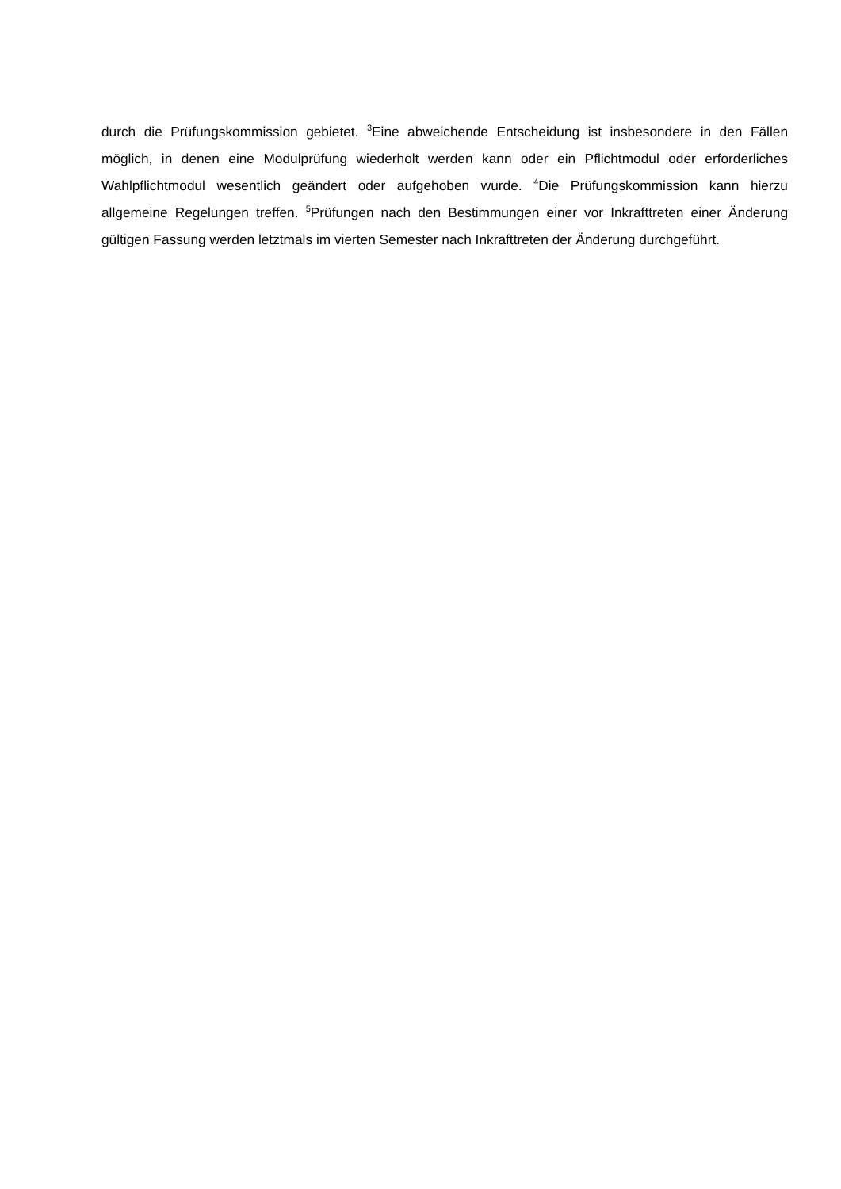durch die Prüfungskommission gebietet. <sup>3</sup>Eine abweichende Entscheidung ist insbesondere in den Fällen möglich, in denen eine Modulprüfung wiederholt werden kann oder ein Pflichtmodul oder erforderliches Wahlpflichtmodul wesentlich geändert oder aufgehoben wurde. <sup>4</sup>Die Prüfungskommission kann hierzu allgemeine Regelungen treffen. <sup>5</sup>Prüfungen nach den Bestimmungen einer vor Inkrafttreten einer Änderung gültigen Fassung werden letztmals im vierten Semester nach Inkrafttreten der Änderung durchgeführt.